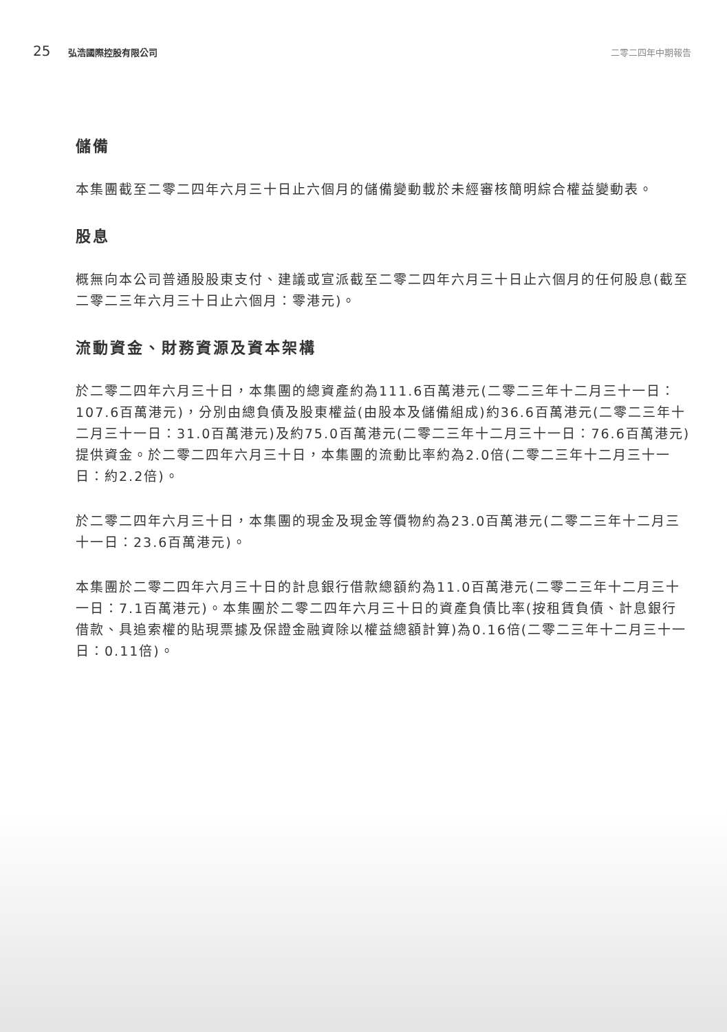25 弘浩國際控股有限公司 二零二四年中期報告
儲備
本集團截至二零二四年六月三十日止六個月的儲備變動載於未經審核簡明綜合權益變動表。
股息
概無向本公司普通股股東支付、建議或宣派截至二零二四年六月三十日止六個月的任何股息(截至二零二三年六月三十日止六個月：零港元)。
流動資金、財務資源及資本架構
於二零二四年六月三十日，本集團的總資產約為111.6百萬港元(二零二三年十二月三十一日：107.6百萬港元)，分別由總負債及股東權益(由股本及儲備組成)約36.6百萬港元(二零二三年十二月三十一日：31.0百萬港元)及約75.0百萬港元(二零二三年十二月三十一日：76.6百萬港元)提供資金。於二零二四年六月三十日，本集團的流動比率約為2.0倍(二零二三年十二月三十一日：約2.2倍)。
於二零二四年六月三十日，本集團的現金及現金等價物約為23.0百萬港元(二零二三年十二月三十一日：23.6百萬港元)。
本集團於二零二四年六月三十日的計息銀行借款總額約為11.0百萬港元(二零二三年十二月三十一日：7.1百萬港元)。本集團於二零二四年六月三十日的資產負債比率(按租賃負債、計息銀行借款、具追索權的貼現票據及保證金融資除以權益總額計算)為0.16倍(二零二三年十二月三十一日：0.11倍)。